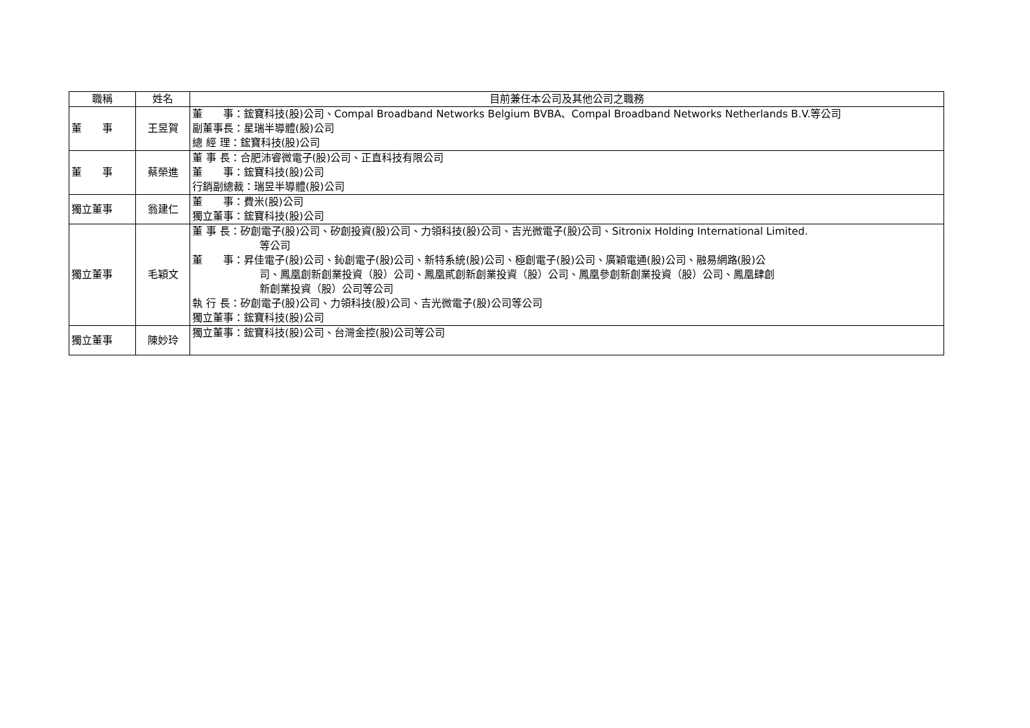| 職稱 | 姓名 | 目前兼任本公司及其他公司之職務 |
| --- | --- | --- |
| 董 事 | 王昱賀 | 董 事：鋐寶科技(股)公司、Compal Broadband Networks Belgium BVBA、Compal Broadband Networks Netherlands B.V.等公司 副董事長：星瑞半導體(股)公司 總 經 理：鋐寶科技(股)公司 |
| 董 事 | 蔡榮進 | 董 事 長：合肥沛睿微電子(股)公司、正直科技有限公司 董 事：鋐寶科技(股)公司 行銷副總裁：瑞昱半導體(股)公司 |
| 獨立董事 | 翁建仁 | 董 事：費米(股)公司 獨立董事：鋐寶科技(股)公司 |
| 獨立董事 | 毛穎文 | 董 事 長：矽創電子(股)公司、矽創投資(股)公司、力領科技(股)公司、吉光微電子(股)公司、Sitronix Holding International Limited. 等公司 董 事：昇佳電子(股)公司、鈊創電子(股)公司、新特系統(股)公司、極創電子(股)公司、廣穎電通(股)公司、融易網路(股)公 司、鳳凰創新創業投資（股）公司、鳳凰貳創新創業投資（股）公司、鳳凰參創新創業投資（股）公司、鳳凰肆創 新創業投資（股）公司等公司 執 行 長：矽創電子(股)公司、力領科技(股)公司、吉光微電子(股)公司等公司 獨立董事：鋐寶科技(股)公司 |
| 獨立董事 | 陳妙玲 | 獨立董事：鋐寶科技(股)公司、台灣金控(股)公司等公司 |